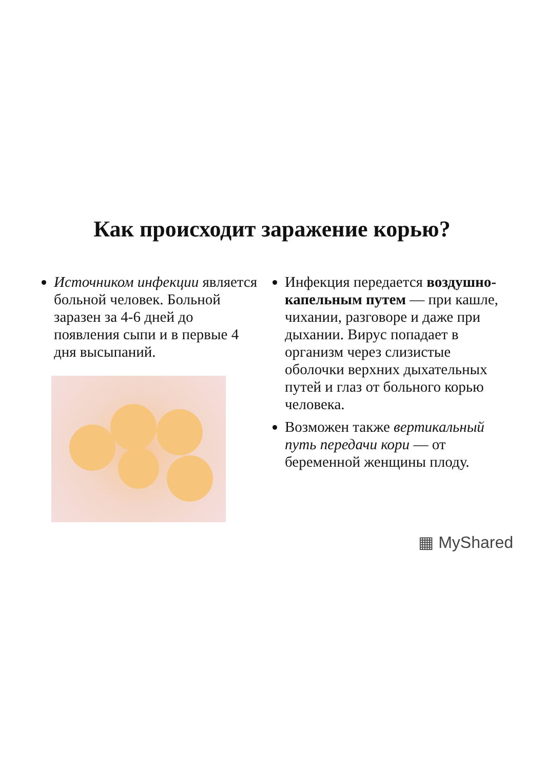Как происходит заражение корью?
Источником инфекции является больной человек. Больной заразен за 4-6 дней до появления сыпи и в первые 4 дня высыпаний.
Инфекция передается воздушно-капельным путем — при кашле, чихании, разговоре и даже при дыхании. Вирус попадает в организм через слизистые оболочки верхних дыхательных путей и глаз от больного корью человека.
Возможен также вертикальный путь передачи кори — от беременной женщины плоду.
▦ MyShared